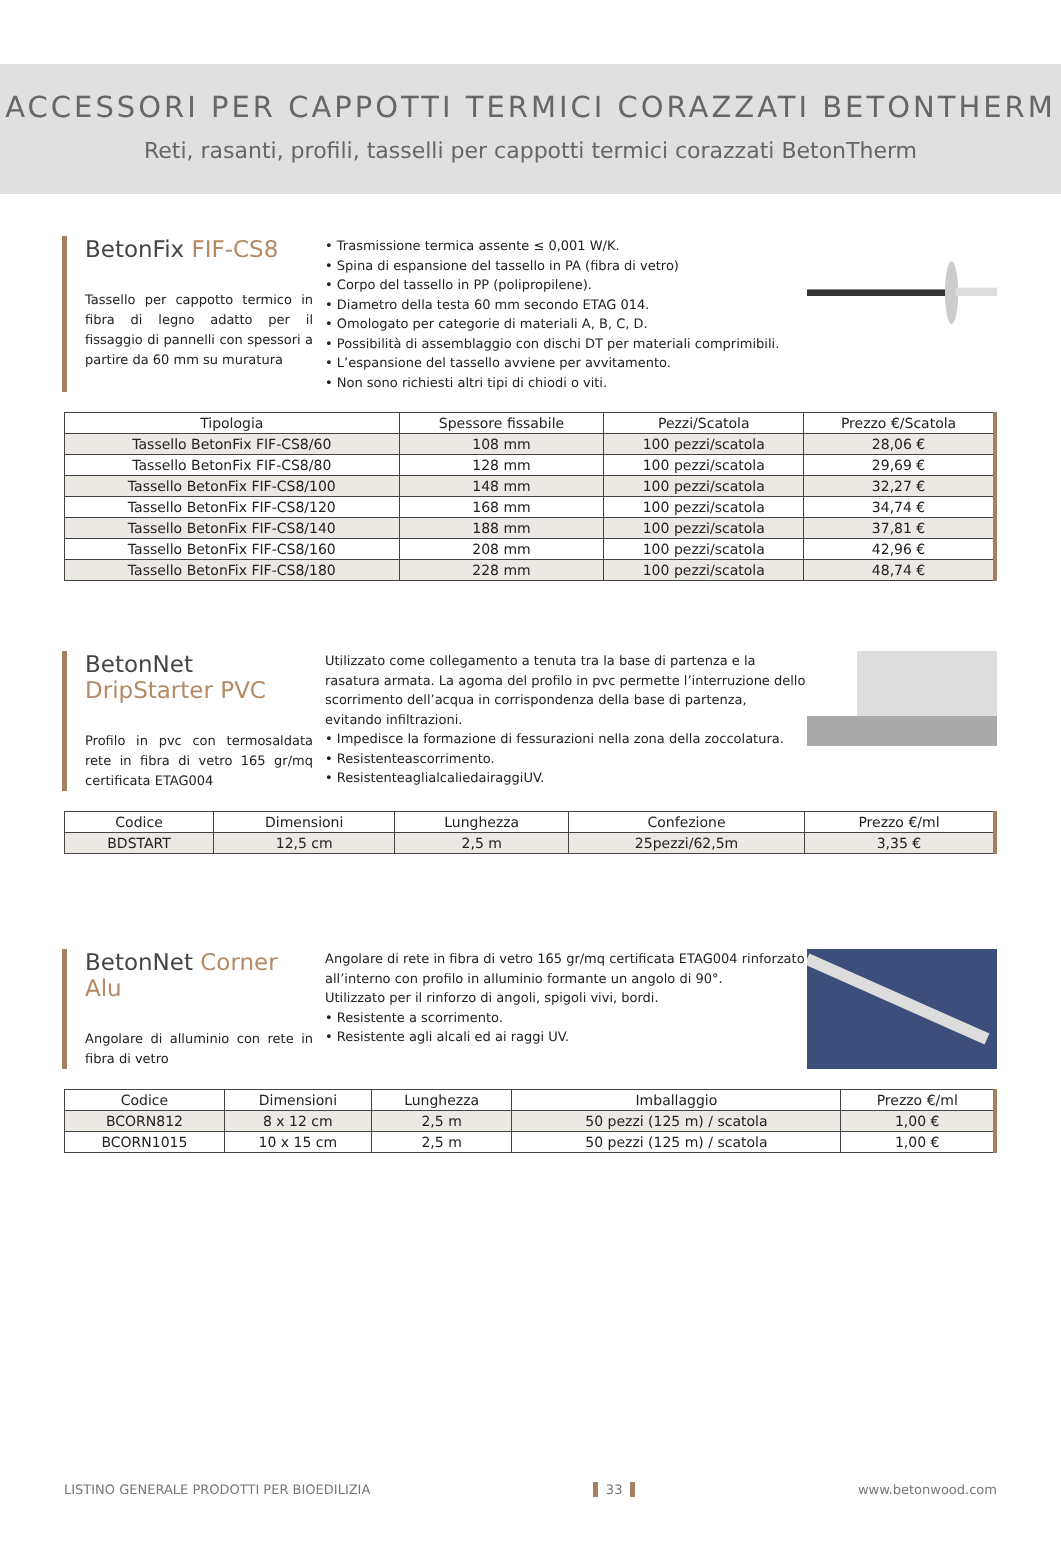ACCESSORI PER CAPPOTTI TERMICI CORAZZATI BETONTHERM
Reti, rasanti, profili, tasselli per cappotti termici corazzati BetonTherm
BetonFix FIF-CS8
Tassello per cappotto termico in fibra di legno adatto per il fissaggio di pannelli con spessori a partire da 60 mm su muratura
• Trasmissione termica assente ≤ 0,001 W/K.
• Spina di espansione del tassello in PA (fibra di vetro)
• Corpo del tassello in PP (polipropilene).
• Diametro della testa 60 mm secondo ETAG 014.
• Omologato per categorie di materiali A, B, C, D.
• Possibilità di assemblaggio con dischi DT per materiali comprimibili.
• L’espansione del tassello avviene per avvitamento.
• Non sono richiesti altri tipi di chiodi o viti.
| Tipologia | Spessore fissabile | Pezzi/Scatola | Prezzo €/Scatola |
| --- | --- | --- | --- |
| Tassello BetonFix FIF-CS8/60 | 108 mm | 100 pezzi/scatola | 28,06 € |
| Tassello BetonFix FIF-CS8/80 | 128 mm | 100 pezzi/scatola | 29,69 € |
| Tassello BetonFix FIF-CS8/100 | 148 mm | 100 pezzi/scatola | 32,27 € |
| Tassello BetonFix FIF-CS8/120 | 168 mm | 100 pezzi/scatola | 34,74 € |
| Tassello BetonFix FIF-CS8/140 | 188 mm | 100 pezzi/scatola | 37,81 € |
| Tassello BetonFix FIF-CS8/160 | 208 mm | 100 pezzi/scatola | 42,96 € |
| Tassello BetonFix FIF-CS8/180 | 228 mm | 100 pezzi/scatola | 48,74 € |
BetonNet DripStarter PVC
Profilo in pvc con termosaldata rete in fibra di vetro 165 gr/mq certificata ETAG004
Utilizzato come collegamento a tenuta tra la base di partenza e la rasatura armata. La agoma del profilo in pvc permette l’interruzione dello scorrimento dell’acqua in corrispondenza della base di partenza, evitando infiltrazioni.
• Impedisce la formazione di fessurazioni nella zona della zoccolatura.
• Resistenteascorrimento.
• ResistenteaglialcaliedairaggiUV.
| Codice | Dimensioni | Lunghezza | Confezione | Prezzo €/ml |
| --- | --- | --- | --- | --- |
| BDSTART | 12,5 cm | 2,5 m | 25pezzi/62,5m | 3,35 € |
BetonNet Corner Alu
Angolare di alluminio con rete in fibra di vetro
Angolare di rete in fibra di vetro 165 gr/mq certificata ETAG004 rinforzato all’interno con profilo in alluminio formante un angolo di 90°.
Utilizzato per il rinforzo di angoli, spigoli vivi, bordi.
• Resistente a scorrimento.
• Resistente agli alcali ed ai raggi UV.
| Codice | Dimensioni | Lunghezza | Imballaggio | Prezzo €/ml |
| --- | --- | --- | --- | --- |
| BCORN812 | 8 x 12 cm | 2,5 m | 50 pezzi (125 m) / scatola | 1,00 € |
| BCORN1015 | 10 x 15 cm | 2,5 m | 50 pezzi (125 m) / scatola | 1,00 € |
LISTINO GENERALE PRODOTTI PER BIOEDILIZIA 33 www.betonwood.com